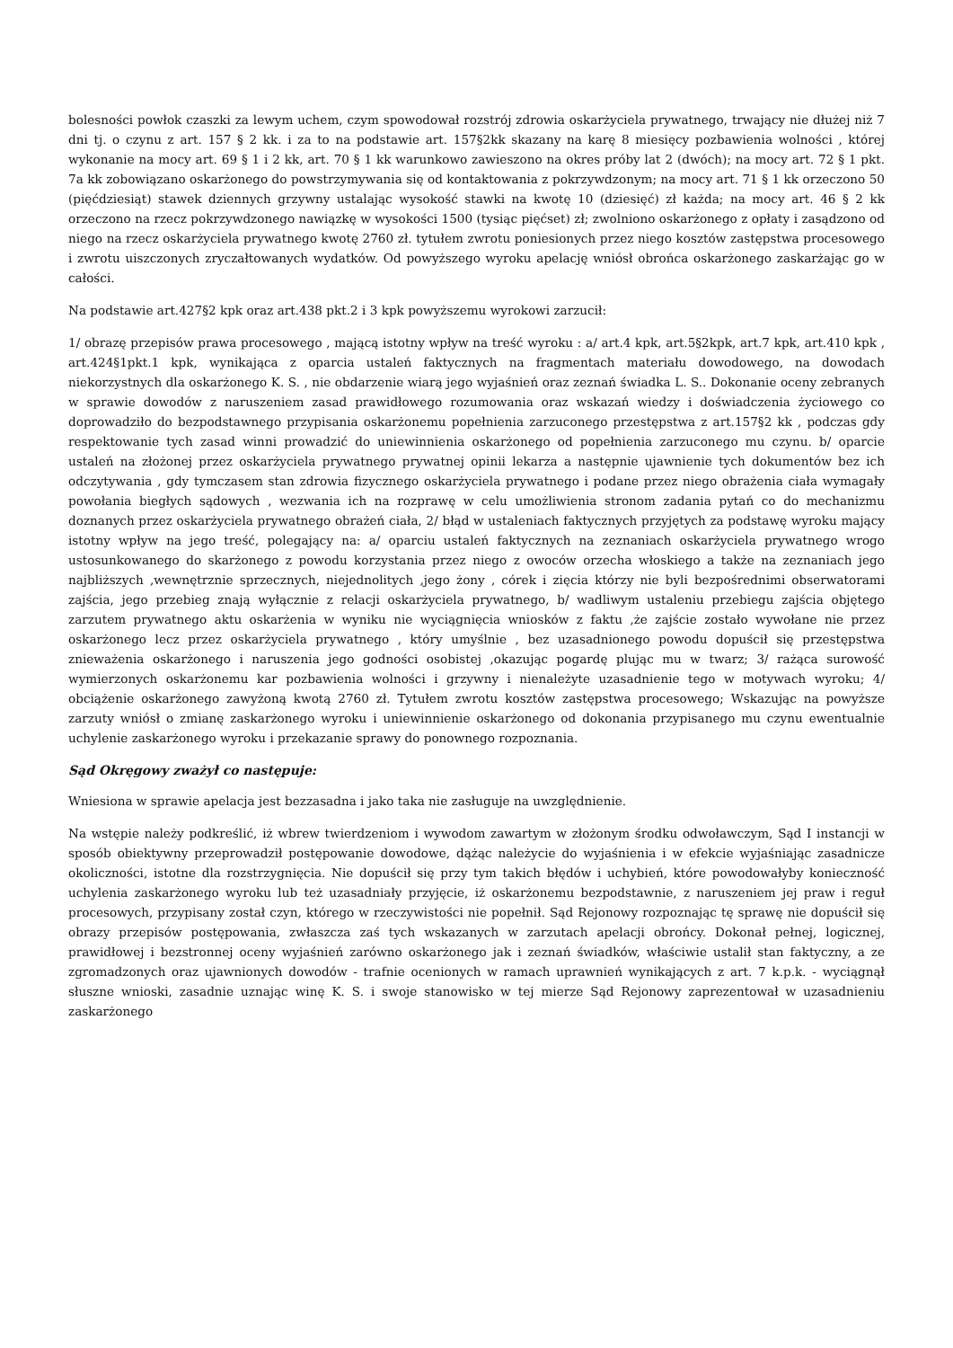bolesności powłok czaszki za lewym uchem, czym spowodował rozstrój zdrowia oskarżyciela prywatnego, trwający nie dłużej niż 7 dni tj. o czynu z art. 157 § 2 kk. i za to na podstawie art. 157§2kk skazany na karę 8 miesięcy pozbawienia wolności , której wykonanie na mocy art. 69 § 1 i 2 kk, art. 70 § 1 kk warunkowo zawieszono na okres próby lat 2 (dwóch); na mocy art. 72 § 1 pkt. 7a kk zobowiązano oskarżonego do powstrzymywania się od kontaktowania z pokrzywdzonym; na mocy art. 71 § 1 kk orzeczono 50 (pięćdziesiąt) stawek dziennych grzywny ustalając wysokość stawki na kwotę 10 (dziesięć) zł każda; na mocy art. 46 § 2 kk orzeczono na rzecz pokrzywdzonego nawiązkę w wysokości 1500 (tysiąc pięćset) zł; zwolniono oskarżonego z opłaty i zasądzono od niego na rzecz oskarżyciela prywatnego kwotę 2760 zł. tytułem zwrotu poniesionych przez niego kosztów zastępstwa procesowego i zwrotu uiszczonych zryczałtowanych wydatków. Od powyższego wyroku apelację wniósł obrońca oskarżonego zaskarżając go w całości.
Na podstawie art.427§2 kpk oraz art.438 pkt.2 i 3 kpk powyższemu wyrokowi zarzucił:
1/ obrazę przepisów prawa procesowego , mającą istotny wpływ na treść wyroku : a/ art.4 kpk, art.5§2kpk, art.7 kpk, art.410 kpk , art.424§1pkt.1 kpk, wynikająca z oparcia ustaleń faktycznych na fragmentach materiału dowodowego, na dowodach niekorzystnych dla oskarżonego K. S. , nie obdarzenie wiarą jego wyjaśnień oraz zeznań świadka L. S.. Dokonanie oceny zebranych w sprawie dowodów z naruszeniem zasad prawidłowego rozumowania oraz wskazań wiedzy i doświadczenia życiowego co doprowadziło do bezpodstawnego przypisania oskarżonemu popełnienia zarzuconego przestępstwa z art.157§2 kk , podczas gdy respektowanie tych zasad winni prowadzić do uniewinnienia oskarżonego od popełnienia zarzuconego mu czynu. b/ oparcie ustaleń na złożonej przez oskarżyciela prywatnego prywatnej opinii lekarza a następnie ujawnienie tych dokumentów bez ich odczytywania , gdy tymczasem stan zdrowia fizycznego oskarżyciela prywatnego i podane przez niego obrażenia ciała wymagały powołania biegłych sądowych , wezwania ich na rozprawę w celu umożliwienia stronom zadania pytań co do mechanizmu doznanych przez oskarżyciela prywatnego obrażeń ciała, 2/ błąd w ustaleniach faktycznych przyjętych za podstawę wyroku mający istotny wpływ na jego treść, polegający na: a/ oparciu ustaleń faktycznych na zeznaniach oskarżyciela prywatnego wrogo ustosunkowanego do skarżonego z powodu korzystania przez niego z owoców orzecha włoskiego a także na zeznaniach jego najbliższych ,wewnętrznie sprzecznych, niejednolitych ,jego żony , córek i zięcia którzy nie byli bezpośrednimi obserwatorami zajścia, jego przebieg znają wyłącznie z relacji oskarżyciela prywatnego, b/ wadliwym ustaleniu przebiegu zajścia objętego zarzutem prywatnego aktu oskarżenia w wyniku nie wyciągnięcia wniosków z faktu ,że zajście zostało wywołane nie przez oskarżonego lecz przez oskarżyciela prywatnego , który umyślnie , bez uzasadnionego powodu dopuścił się przestępstwa znieważenia oskarżonego i naruszenia jego godności osobistej ,okazując pogardę plując mu w twarz; 3/ rażąca surowość wymierzonych oskarżonemu kar pozbawienia wolności i grzywny i nienależyte uzasadnienie tego w motywach wyroku; 4/ obciążenie oskarżonego zawyżoną kwotą 2760 zł. Tytułem zwrotu kosztów zastępstwa procesowego; Wskazując na powyższe zarzuty wniósł o zmianę zaskarżonego wyroku i uniewinnienie oskarżonego od dokonania przypisanego mu czynu ewentualnie uchylenie zaskarżonego wyroku i przekazanie sprawy do ponownego rozpoznania.
Sąd Okręgowy zważył co następuje:
Wniesiona w sprawie apelacja jest bezzasadna i jako taka nie zasługuje na uwzględnienie.
Na wstępie należy podkreślić, iż wbrew twierdzeniom i wywodom zawartym w złożonym środku odwoławczym, Sąd I instancji w sposób obiektywny przeprowadził postępowanie dowodowe, dążąc należycie do wyjaśnienia i w efekcie wyjaśniając zasadnicze okoliczności, istotne dla rozstrzygnięcia. Nie dopuścił się przy tym takich błędów i uchybień, które powodowałyby konieczność uchylenia zaskarżonego wyroku lub też uzasadniały przyjęcie, iż oskarżonemu bezpodstawnie, z naruszeniem jej praw i reguł procesowych, przypisany został czyn, którego w rzeczywistości nie popełnił. Sąd Rejonowy rozpoznając tę sprawę nie dopuścił się obrazy przepisów postępowania, zwłaszcza zaś tych wskazanych w zarzutach apelacji obrońcy. Dokonał pełnej, logicznej, prawidłowej i bezstronnej oceny wyjaśnień zarówno oskarżonego jak i zeznań świadków, właściwie ustalił stan faktyczny, a ze zgromadzonych oraz ujawnionych dowodów - trafnie ocenionych w ramach uprawnień wynikających z art. 7 k.p.k. - wyciągnął słuszne wnioski, zasadnie uznając winę K. S. i swoje stanowisko w tej mierze Sąd Rejonowy zaprezentował w uzasadnieniu zaskarżonego